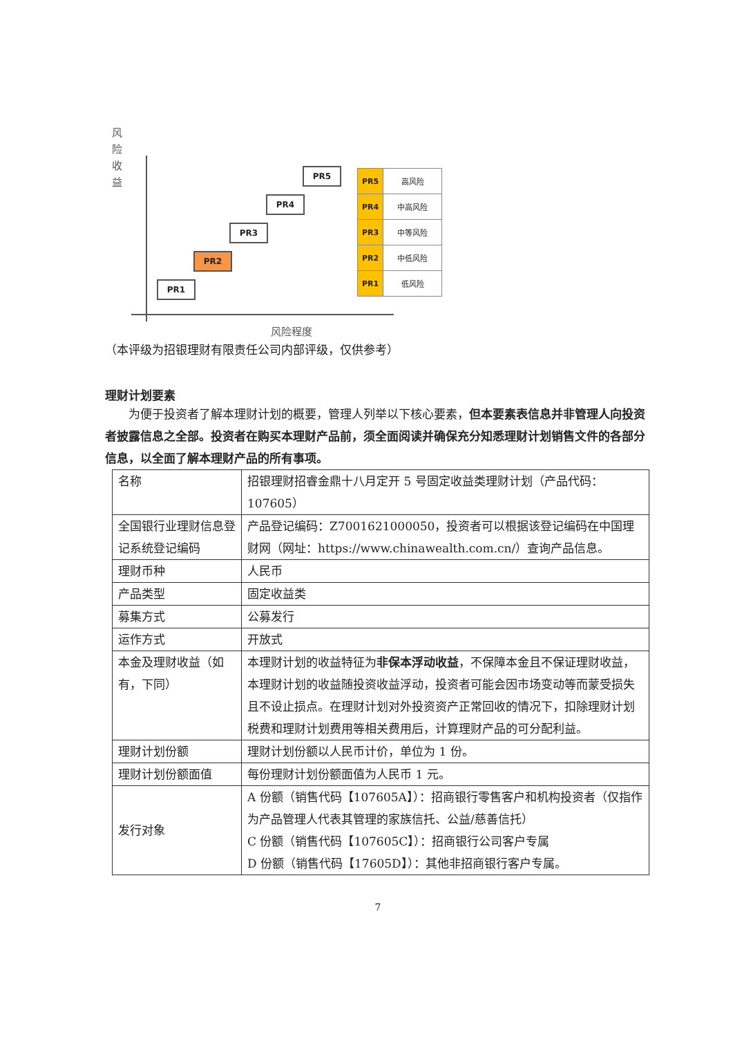风 险 收 益
PR1
PR2
PR3
PR4
PR5
| PR5 | 高风险 |
| PR4 | 中高风险 |
| PR3 | 中等风险 |
| PR2 | 中低风险 |
| PR1 | 低风险 |
风险程度
（本评级为招银理财有限责任公司内部评级，仅供参考）
理财计划要素
为便于投资者了解本理财计划的概要，管理人列举以下核心要素，但本要素表信息并非管理人向投资者披露信息之全部。投资者在购买本理财产品前，须全面阅读并确保充分知悉理财计划销售文件的各部分信息，以全面了解本理财产品的所有事项。
| 名称 | 招银理财招睿金鼎十八月定开 5 号固定收益类理财计划（产品代码：107605） |
| 全国银行业理财信息登记系统登记编码 | 产品登记编码：Z7001621000050，投资者可以根据该登记编码在中国理财网（网址：https://www.chinawealth.com.cn/）查询产品信息。 |
| 理财币种 | 人民币 |
| 产品类型 | 固定收益类 |
| 募集方式 | 公募发行 |
| 运作方式 | 开放式 |
| 本金及理财收益（如有，下同） | 本理财计划的收益特征为 非保本浮动收益 ，不保障本金且不保证理财收益，本理财计划的收益随投资收益浮动，投资者可能会因市场变动等而蒙受损失且不设止损点。在理财计划对外投资资产正常回收的情况下，扣除理财计划税费和理财计划费用等相关费用后，计算理财产品的可分配利益。 |
| 理财计划份额 | 理财计划份额以人民币计价，单位为 1 份。 |
| 理财计划份额面值 | 每份理财计划份额面值为人民币 1 元。 |
| 发行对象 | A 份额（销售代码【107605A】）：招商银行零售客户和机构投资者（仅指作为产品管理人代表其管理的家族信托、公益/慈善信托） C 份额（销售代码【107605C】）：招商银行公司客户专属 D 份额（销售代码【17605D】）：其他非招商银行客户专属。 |
7